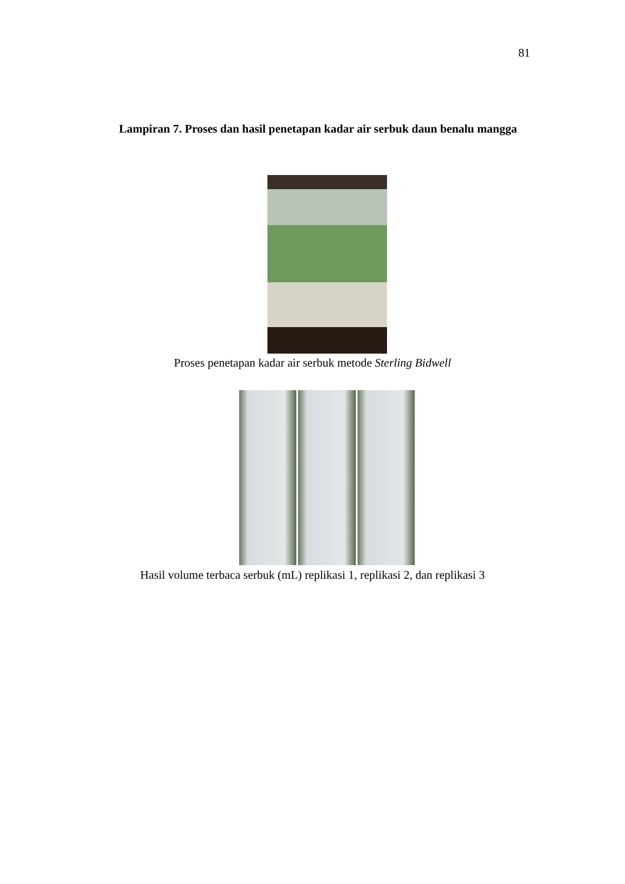81
Lampiran 7. Proses dan hasil penetapan kadar air serbuk daun benalu mangga
Proses penetapan kadar air serbuk metode Sterling Bidwell
Hasil volume terbaca serbuk (mL) replikasi 1, replikasi 2, dan replikasi 3